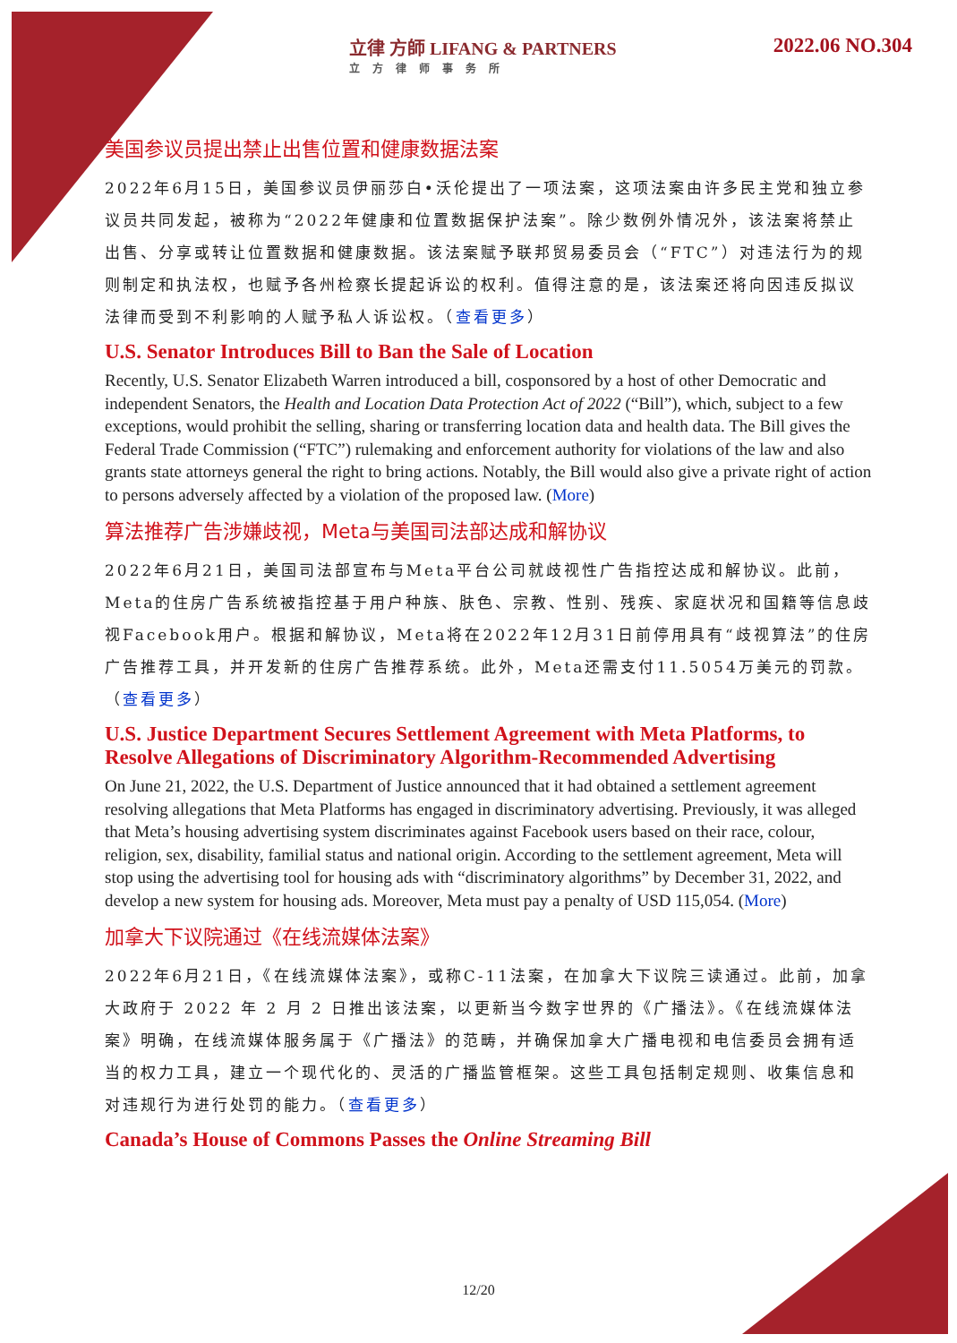立律 方師 LIFANG & PARTNERS
立方律师事务所
2022.06 NO.304
美国参议员提出禁止出售位置和健康数据法案
2022年6月15日，美国参议员伊丽莎白•沃伦提出了一项法案，这项法案由许多民主党和独立参议员共同发起，被称为“2022年健康和位置数据保护法案”。除少数例外情况外，该法案将禁止出售、分享或转让位置数据和健康数据。该法案赋予联邦贸易委员会（“FTC”）对违法行为的规则制定和执法权，也赋予各州检察长提起诉讼的权利。值得注意的是，该法案还将向因违反拟议法律而受到不利影响的人赋予私人诉讼权。（查看更多）
U.S. Senator Introduces Bill to Ban the Sale of Location
Recently, U.S. Senator Elizabeth Warren introduced a bill, cosponsored by a host of other Democratic and independent Senators, the Health and Location Data Protection Act of 2022 (“Bill”), which, subject to a few exceptions, would prohibit the selling, sharing or transferring location data and health data. The Bill gives the Federal Trade Commission (“FTC”) rulemaking and enforcement authority for violations of the law and also grants state attorneys general the right to bring actions. Notably, the Bill would also give a private right of action to persons adversely affected by a violation of the proposed law. (More)
算法推荐广告涉嫌歧视，Meta与美国司法部达成和解协议
2022年6月21日，美国司法部宣布与Meta平台公司就歧视性广告指控达成和解协议。此前，Meta的住房广告系统被指控基于用户种族、肤色、宗教、性别、残疾、家庭状况和国籍等信息歧视Facebook用户。根据和解协议，Meta将在2022年12月31日前停用具有“歧视算法”的住房广告推荐工具，并开发新的住房广告推荐系统。此外，Meta还需支付11.5054万美元的罚款。（查看更多）
U.S. Justice Department Secures Settlement Agreement with Meta Platforms, to Resolve Allegations of Discriminatory Algorithm-Recommended Advertising
On June 21, 2022, the U.S. Department of Justice announced that it had obtained a settlement agreement resolving allegations that Meta Platforms has engaged in discriminatory advertising. Previously, it was alleged that Meta’s housing advertising system discriminates against Facebook users based on their race, colour, religion, sex, disability, familial status and national origin. According to the settlement agreement, Meta will stop using the advertising tool for housing ads with “discriminatory algorithms” by December 31, 2022, and develop a new system for housing ads. Moreover, Meta must pay a penalty of USD 115,054. (More)
加拿大下议院通过《在线流媒体法案》
2022年6月21日，《在线流媒体法案》，或称C-11法案，在加拿大下议院三读通过。此前，加拿大政府于 2022 年 2 月 2 日推出该法案，以更新当今数字世界的《广播法》。《在线流媒体法案》明确，在线流媒体服务属于《广播法》的范畴，并确保加拿大广播电视和电信委员会拥有适当的权力工具，建立一个现代化的、灵活的广播监管框架。这些工具包括制定规则、收集信息和对违规行为进行处罚的能力。（查看更多）
Canada’s House of Commons Passes the Online Streaming Bill
12/20